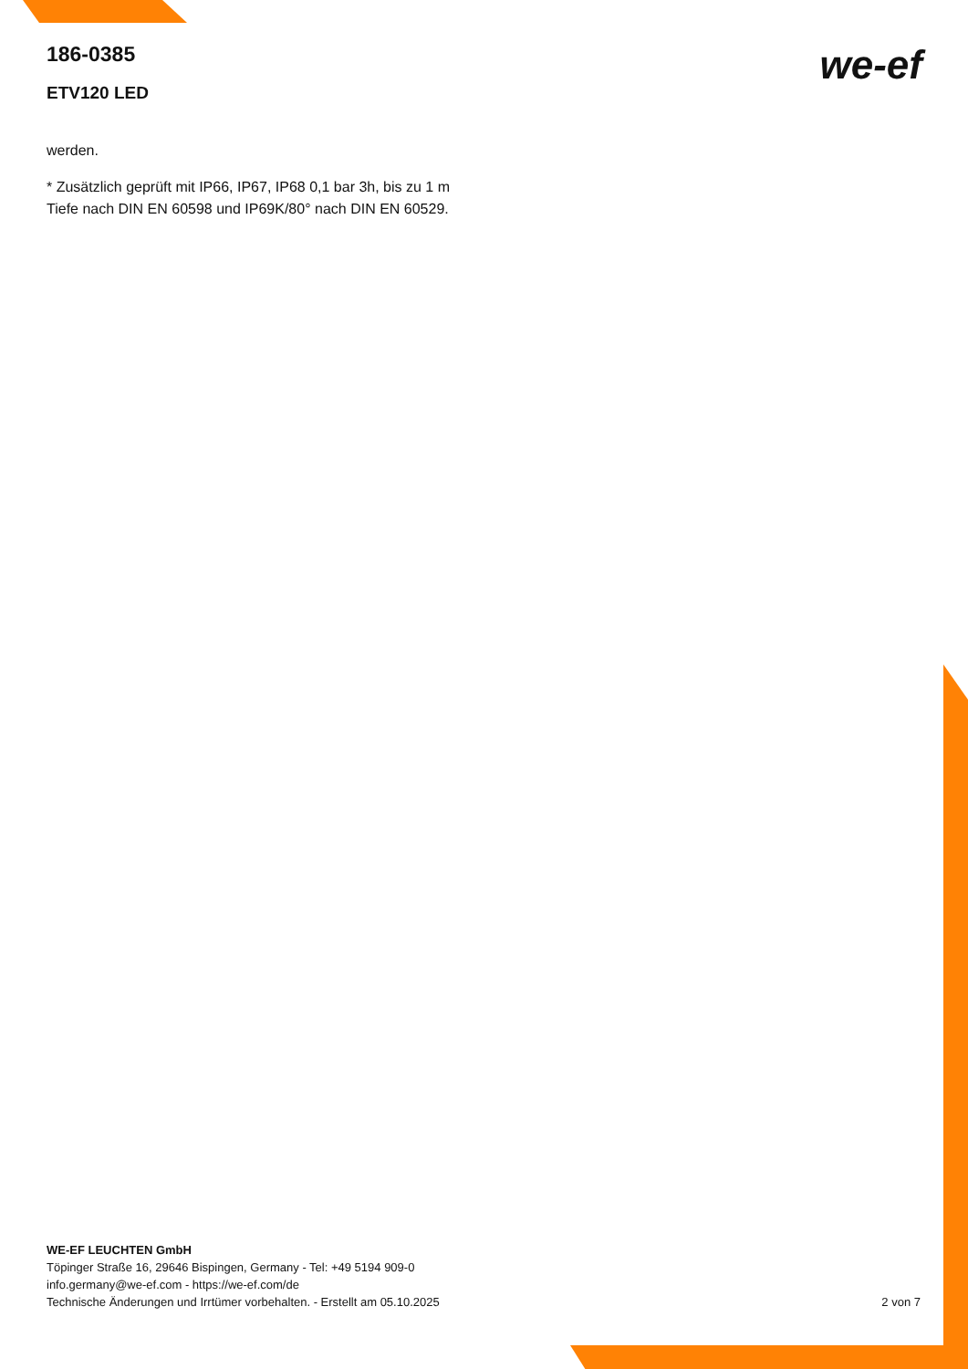186-0385
ETV120 LED
we-ef
werden.
* Zusätzlich geprüft mit IP66, IP67, IP68 0,1 bar 3h, bis zu 1 m Tiefe nach DIN EN 60598 und IP69K/80° nach DIN EN 60529.
WE-EF LEUCHTEN GmbH
Töpinger Straße 16, 29646 Bispingen, Germany - Tel: +49 5194 909-0
info.germany@we-ef.com - https://we-ef.com/de
Technische Änderungen und Irrtümer vorbehalten. - Erstellt am 05.10.2025 2 von 7